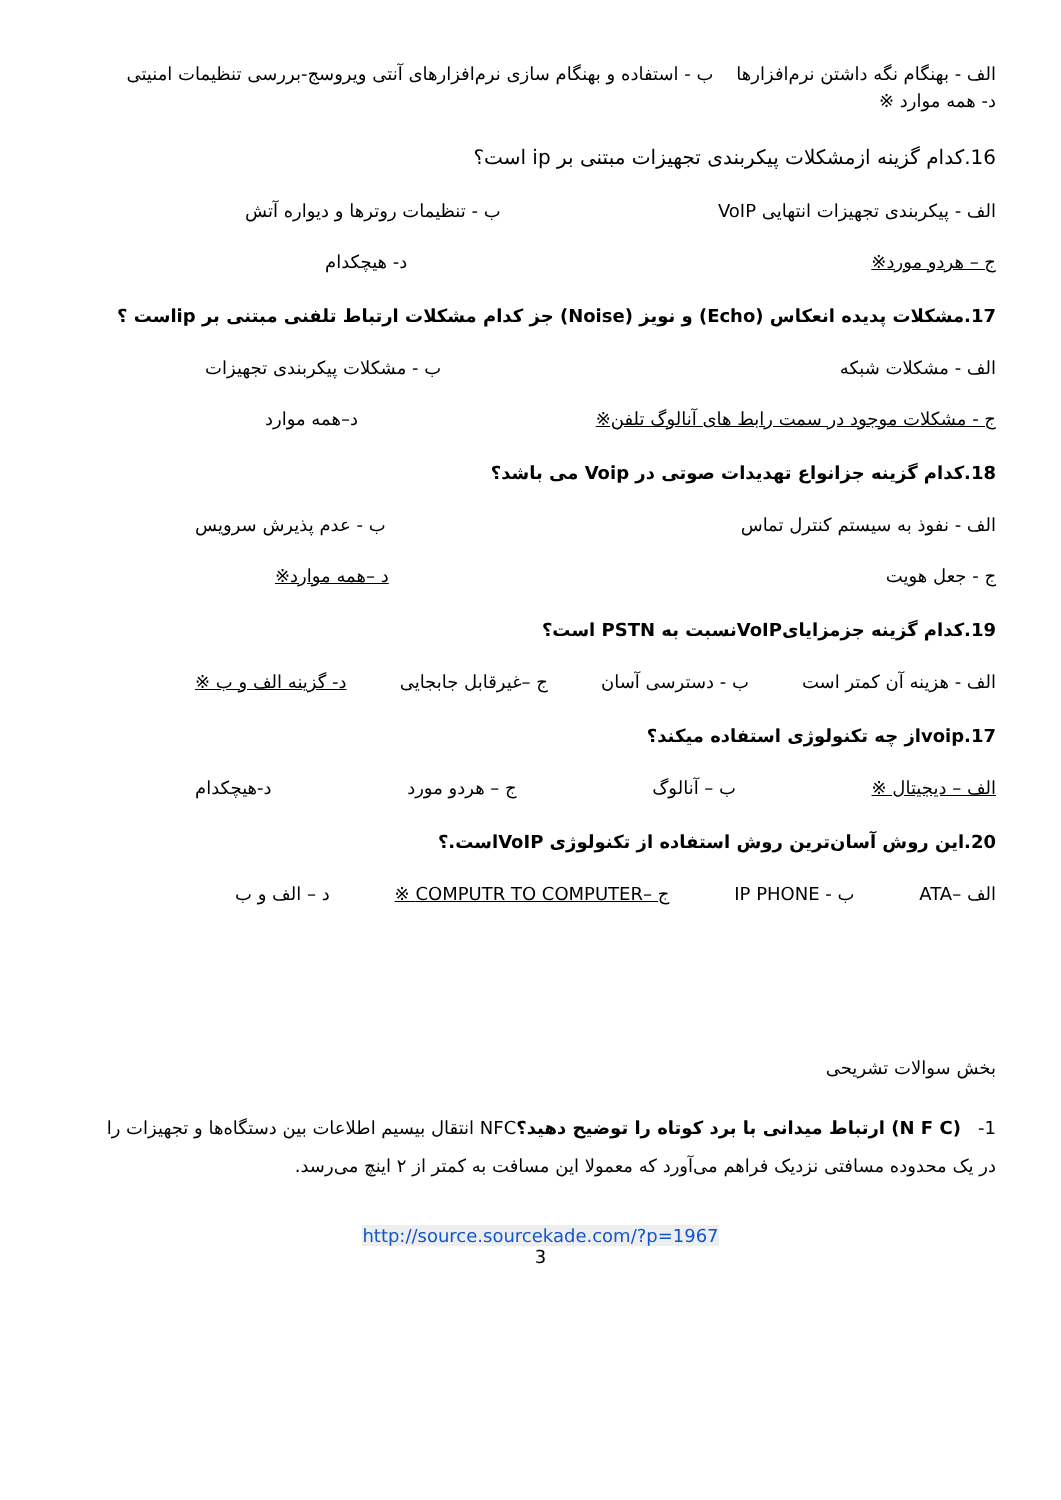الف - بهنگام نگه داشتن نرم‌افزارها ب - استفاده و بهنگام سازی نرم‌افزارهای آنتی ویروسج-بررسی تنظیمات امنیتی
د- همه موارد ※
16.کدام گزینه ازمشکلات پیکربندی تجهیزات مبتنی بر ip است؟
الف - پیکربندی تجهیزات انتهایی VoIP ب - تنظیمات روترها و دیواره آتش
ج – هردو مورد※ د- هیچکدام
17.مشکلات پدیده انعکاس (Echo) و نویز (Noise) جز کدام مشکلات ارتباط تلفنی مبتنی بر ipاست ؟
الف - مشکلات شبکه ب - مشکلات پیکربندی تجهیزات
ج - مشکلات موجود در سمت رابط های آنالوگ تلفن※ د–همه موارد
18.کدام گزینه جزانواع تهدیدات صوتی در Voip می باشد؟
الف - نفوذ به سیستم کنترل تماس ب - عدم پذیرش سرویس
ج - جعل هویت د –همه موارد※
19.کدام گزینه جزمزایایVoIPنسبت به PSTN است؟
الف - هزینه آن کمتر است ب - دسترسی آسان ج –غیرقابل جابجایی د- گزینه الف و ب ※
17.voipاز چه تکنولوژی استفاده میکند؟
الف – دیجیتال ※ ب – آنالوگ ج – هردو مورد د-هیچکدام
20.این روش آسان‌ترین روش استفاده از تکنولوژی VoIPاست.؟
الف –ATA ب - IP PHONE ج –COMPUTR TO COMPUTER ※ د – الف و ب
بخش سوالات تشریحی
1- (N F C) ارتباط میدانی با برد کوتاه را توضیح دهید؟NFC انتقال بیسیم اطلاعات بین دستگاه‌ها و تجهیزات را در یک محدوده مسافتی نزدیک فراهم می‌آورد که معمولا این مسافت به کمتر از ۲ اینچ می‌رسد.
http://source.sourcekade.com/?p=1967
3